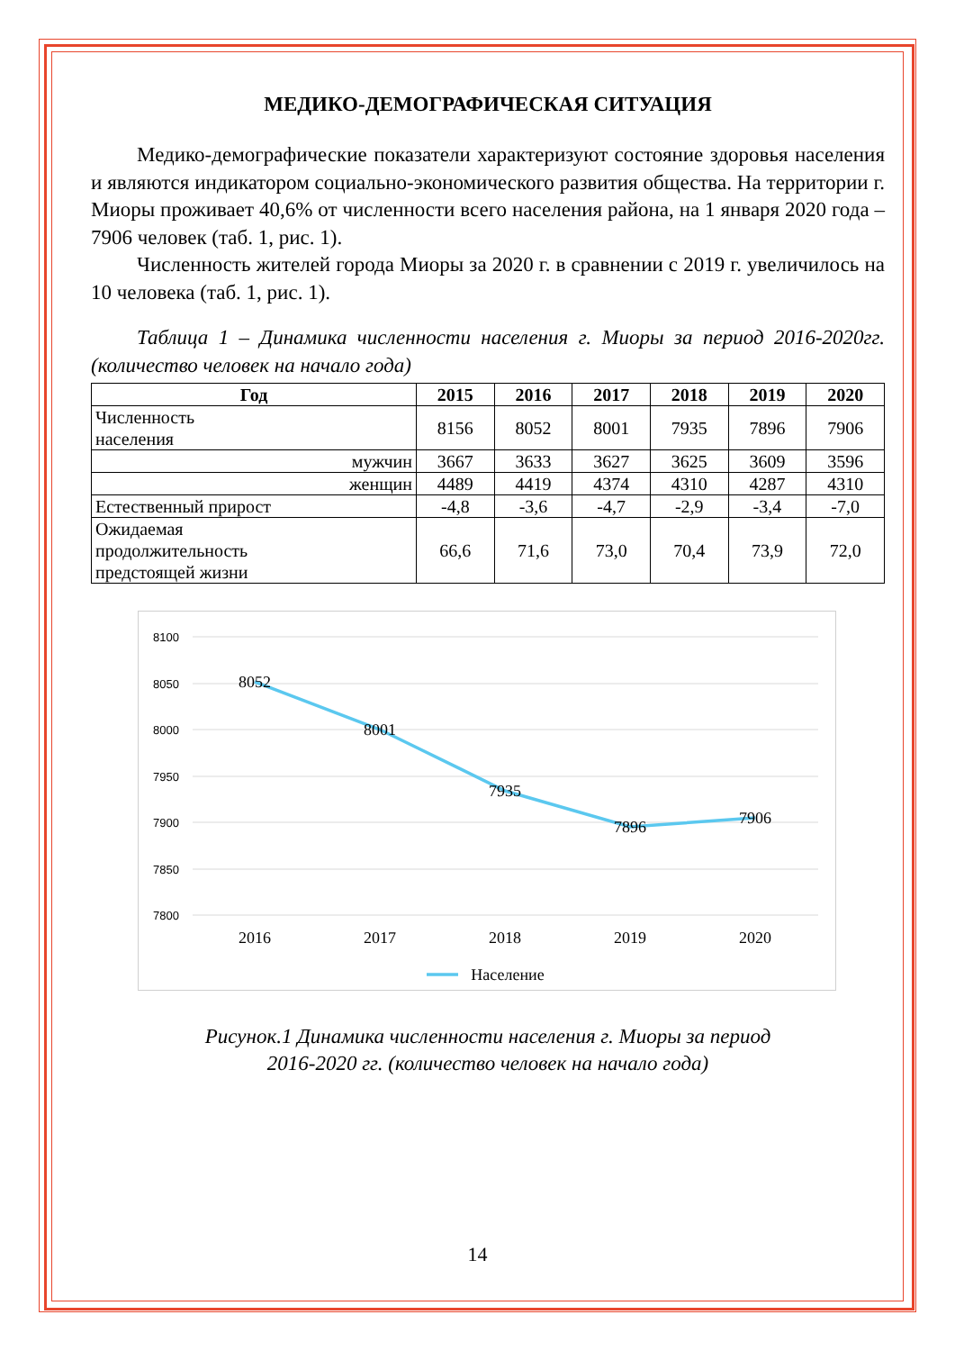МЕДИКО-ДЕМОГРАФИЧЕСКАЯ СИТУАЦИЯ
Медико-демографические показатели характеризуют состояние здоровья населения и являются индикатором социально-экономического развития общества. На территории г. Миоры проживает 40,6% от численности всего населения района, на 1 января 2020 года –7906 человек (таб. 1, рис. 1).
Численность жителей города Миоры за 2020 г. в сравнении с 2019 г. увеличилось на 10 человека (таб. 1, рис. 1).
Таблица 1 – Динамика численности населения г. Миоры за период 2016-2020гг. (количество человек на начало года)
| Год | 2015 | 2016 | 2017 | 2018 | 2019 | 2020 |
| --- | --- | --- | --- | --- | --- | --- |
| Численность населения | 8156 | 8052 | 8001 | 7935 | 7896 | 7906 |
| мужчин | 3667 | 3633 | 3627 | 3625 | 3609 | 3596 |
| женщин | 4489 | 4419 | 4374 | 4310 | 4287 | 4310 |
| Естественный прирост | -4,8 | -3,6 | -4,7 | -2,9 | -3,4 | -7,0 |
| Ожидаемая продолжительность предстоящей жизни | 66,6 | 71,6 | 73,0 | 70,4 | 73,9 | 72,0 |
8100
8050
8000
7950
7900
7850
7800
8052
8001
7935
7896
7906
2016
2017
2018
2019
2020
Население
Рисунок.1 Динамика численности населения г. Миоры за период
2016-2020 гг. (количество человек на начало года)
14